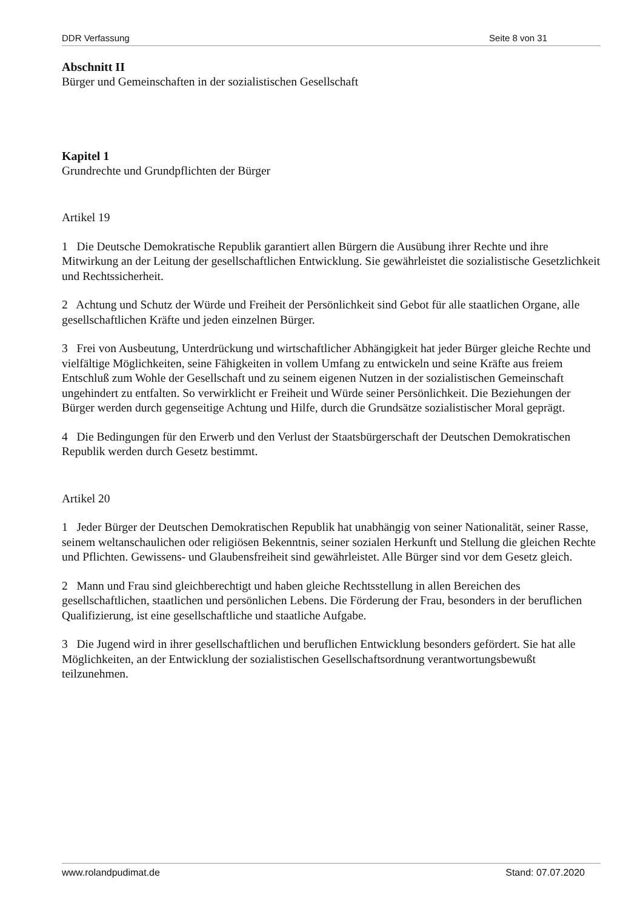DDR Verfassung Seite 8 von 31
Abschnitt II
Bürger und Gemeinschaften in der sozialistischen Gesellschaft
Kapitel 1
Grundrechte und Grundpflichten der Bürger
Artikel 19
1 Die Deutsche Demokratische Republik garantiert allen Bürgern die Ausübung ihrer Rechte und ihre Mitwirkung an der Leitung der gesellschaftlichen Entwicklung. Sie gewährleistet die sozialistische Gesetzlichkeit und Rechtssicherheit.
2 Achtung und Schutz der Würde und Freiheit der Persönlichkeit sind Gebot für alle staatlichen Organe, alle gesellschaftlichen Kräfte und jeden einzelnen Bürger.
3 Frei von Ausbeutung, Unterdrückung und wirtschaftlicher Abhängigkeit hat jeder Bürger gleiche Rechte und vielfältige Möglichkeiten, seine Fähigkeiten in vollem Umfang zu entwickeln und seine Kräfte aus freiem Entschluß zum Wohle der Gesellschaft und zu seinem eigenen Nutzen in der sozialistischen Gemeinschaft ungehindert zu entfalten. So verwirklicht er Freiheit und Würde seiner Persönlichkeit. Die Beziehungen der Bürger werden durch gegenseitige Achtung und Hilfe, durch die Grundsätze sozialistischer Moral geprägt.
4 Die Bedingungen für den Erwerb und den Verlust der Staatsbürgerschaft der Deutschen Demokratischen Republik werden durch Gesetz bestimmt.
Artikel 20
1 Jeder Bürger der Deutschen Demokratischen Republik hat unabhängig von seiner Nationalität, seiner Rasse, seinem weltanschaulichen oder religiösen Bekenntnis, seiner sozialen Herkunft und Stellung die gleichen Rechte und Pflichten. Gewissens- und Glaubensfreiheit sind gewährleistet. Alle Bürger sind vor dem Gesetz gleich.
2 Mann und Frau sind gleichberechtigt und haben gleiche Rechtsstellung in allen Bereichen des gesellschaftlichen, staatlichen und persönlichen Lebens. Die Förderung der Frau, besonders in der beruflichen Qualifizierung, ist eine gesellschaftliche und staatliche Aufgabe.
3 Die Jugend wird in ihrer gesellschaftlichen und beruflichen Entwicklung besonders gefördert. Sie hat alle Möglichkeiten, an der Entwicklung der sozialistischen Gesellschaftsordnung verantwortungsbewußt teilzunehmen.
www.rolandpudimat.de Stand: 07.07.2020